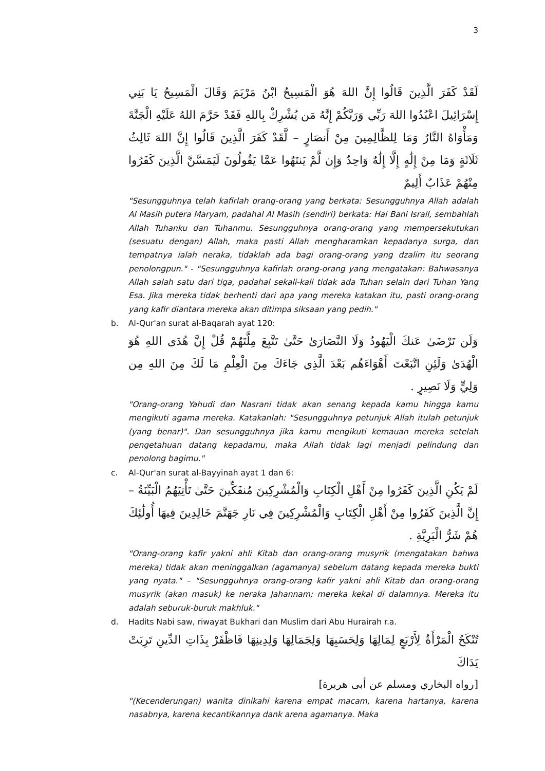3
لَقَدْ كَفَرَ الَّذِينَ قَالُوا إِنَّ اللهَ هُوَ الْمَسِيحُ ابْنُ مَرْيَمَ وَقَالَ الْمَسِيحُ يَا بَنِي إِسْرَائِيلَ اعْبُدُوا اللهَ رَبِّي وَرَبَّكُمْ إِنَّهُ مَن يُشْرِكْ بِاللهِ فَقَدْ حَرَّمَ اللهُ عَلَيْهِ الْجَنَّةَ وَمَأْوَاهُ النَّارُ وَمَا لِلظَّالِمِينَ مِنْ أَنصَارٍ – لَّقَدْ كَفَرَ الَّذِينَ قَالُوا إِنَّ اللهَ ثَالِثُ ثَلَاثَةٍ وَمَا مِنْ إِلَٰهٍ إِلَّا إِلَٰهٌ وَاحِدٌ وَإِن لَّمْ يَنتَهُوا عَمَّا يَقُولُونَ لَيَمَسَّنَّ الَّذِينَ كَفَرُوا مِنْهُمْ عَذَابٌ أَلِيمٌ
"Sesungguhnya telah kafirlah orang-orang yang berkata: Sesungguhnya Allah adalah Al Masih putera Maryam, padahal Al Masih (sendiri) berkata: Hai Bani Israil, sembahlah Allah Tuhanku dan Tuhanmu. Sesungguhnya orang-orang yang mempersekutukan (sesuatu dengan) Allah, maka pasti Allah mengharamkan kepadanya surga, dan tempatnya ialah neraka, tidaklah ada bagi orang-orang yang dzalim itu seorang penolongpun." - "Sesungguhnya kafirlah orang-orang yang mengatakan: Bahwasanya Allah salah satu dari tiga, padahal sekali-kali tidak ada Tuhan selain dari Tuhan Yang Esa. Jika mereka tidak berhenti dari apa yang mereka katakan itu, pasti orang-orang yang kafir diantara mereka akan ditimpa siksaan yang pedih."
b. Al-Qur'an surat al-Baqarah ayat 120:
وَلَن تَرْضَىٰ عَنكَ الْيَهُودُ وَلَا النَّصَارَىٰ حَتَّىٰ تَتَّبِعَ مِلَّتَهُمْ قُلْ إِنَّ هُدَى اللهِ هُوَ الْهُدَىٰ وَلَئِنِ اتَّبَعْتَ أَهْوَاءَهُم بَعْدَ الَّذِي جَاءَكَ مِنَ الْعِلْمِ مَا لَكَ مِنَ اللهِ مِن وَلِيٍّ وَلَا نَصِيرٍ .
"Orang-orang Yahudi dan Nasrani tidak akan senang kepada kamu hingga kamu mengikuti agama mereka. Katakanlah: "Sesungguhnya petunjuk Allah itulah petunjuk (yang benar)". Dan sesungguhnya jika kamu mengikuti kemauan mereka setelah pengetahuan datang kepadamu, maka Allah tidak lagi menjadi pelindung dan penolong bagimu."
c. Al-Qur'an surat al-Bayyinah ayat 1 dan 6:
لَمْ يَكُنِ الَّذِينَ كَفَرُوا مِنْ أَهْلِ الْكِتَابِ وَالْمُشْرِكِينَ مُنفَكِّينَ حَتَّىٰ تَأْتِيَهُمُ الْبَيِّنَةُ – إِنَّ الَّذِينَ كَفَرُوا مِنْ أَهْلِ الْكِتَابِ وَالْمُشْرِكِينَ فِي نَارِ جَهَنَّمَ خَالِدِينَ فِيهَا أُولَٰئِكَ هُمْ شَرُّ الْبَرِيَّةِ .
"Orang-orang kafir yakni ahli Kitab dan orang-orang musyrik (mengatakan bahwa mereka) tidak akan meninggalkan (agamanya) sebelum datang kepada mereka bukti yang nyata." – "Sesungguhnya orang-orang kafir yakni ahli Kitab dan orang-orang musyrik (akan masuk) ke neraka Jahannam; mereka kekal di dalamnya. Mereka itu adalah seburuk-buruk makhluk."
d. Hadits Nabi saw, riwayat Bukhari dan Muslim dari Abu Hurairah r.a.
تُنْكَحُ الْمَرْأَةُ لِأَرْبَعٍ لِمَالِهَا وَلِحَسَبِهَا وَلِجَمَالِهَا وَلِدِينِهَا فَاظْفَرْ بِذَاتِ الدِّينِ تَرِبَتْ يَدَاكَ
[رواه البخاري ومسلم عن أبى هريرة]
"(Kecenderungan) wanita dinikahi karena empat macam, karena hartanya, karena nasabnya, karena kecantikannya dank arena agamanya. Maka